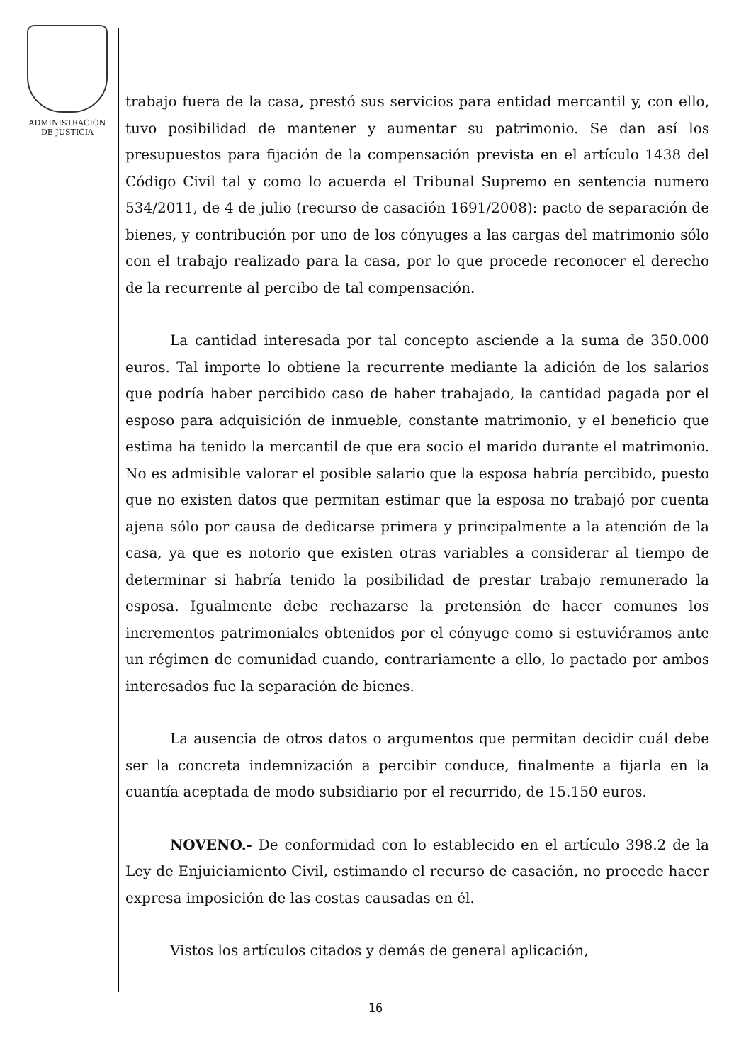ADMINISTRACIÓN
DE JUSTICIA
trabajo fuera de la casa, prestó sus servicios para entidad mercantil y, con ello, tuvo posibilidad de mantener y aumentar su patrimonio. Se dan así los presupuestos para fijación de la compensación prevista en el artículo 1438 del Código Civil tal y como lo acuerda el Tribunal Supremo en sentencia numero 534/2011, de 4 de julio (recurso de casación 1691/2008): pacto de separación de bienes, y contribución por uno de los cónyuges a las cargas del matrimonio sólo con el trabajo realizado para la casa, por lo que procede reconocer el derecho de la recurrente al percibo de tal compensación.
La cantidad interesada por tal concepto asciende a la suma de 350.000 euros. Tal importe lo obtiene la recurrente mediante la adición de los salarios que podría haber percibido caso de haber trabajado, la cantidad pagada por el esposo para adquisición de inmueble, constante matrimonio, y el beneficio que estima ha tenido la mercantil de que era socio el marido durante el matrimonio. No es admisible valorar el posible salario que la esposa habría percibido, puesto que no existen datos que permitan estimar que la esposa no trabajó por cuenta ajena sólo por causa de dedicarse primera y principalmente a la atención de la casa, ya que es notorio que existen otras variables a considerar al tiempo de determinar si habría tenido la posibilidad de prestar trabajo remunerado la esposa. Igualmente debe rechazarse la pretensión de hacer comunes los incrementos patrimoniales obtenidos por el cónyuge como si estuviéramos ante un régimen de comunidad cuando, contrariamente a ello, lo pactado por ambos interesados fue la separación de bienes.
La ausencia de otros datos o argumentos que permitan decidir cuál debe ser la concreta indemnización a percibir conduce, finalmente a fijarla en la cuantía aceptada de modo subsidiario por el recurrido, de 15.150 euros.
NOVENO.- De conformidad con lo establecido en el artículo 398.2 de la Ley de Enjuiciamiento Civil, estimando el recurso de casación, no procede hacer expresa imposición de las costas causadas en él.
Vistos los artículos citados y demás de general aplicación,
16